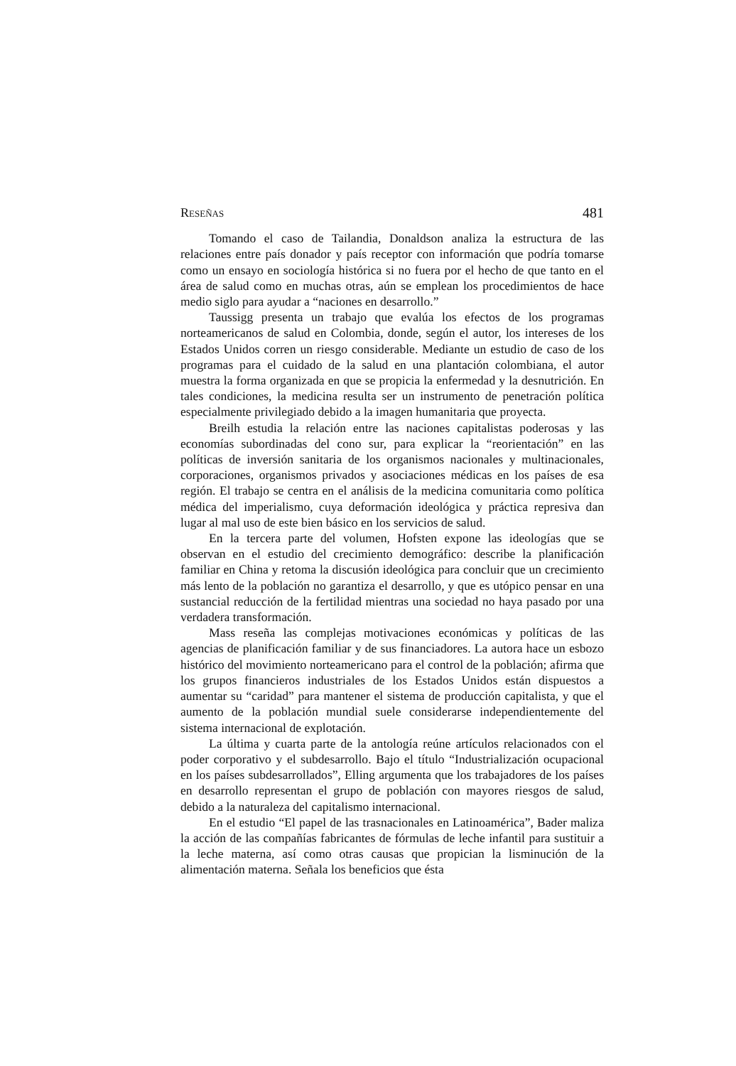RESEÑAS 481
Tomando el caso de Tailandia, Donaldson analiza la estructura de las relaciones entre país donador y país receptor con información que podría tomarse como un ensayo en sociología histórica si no fuera por el hecho de que tanto en el área de salud como en muchas otras, aún se emplean los procedimientos de hace medio siglo para ayudar a “naciones en desarrollo.”
Taussigg presenta un trabajo que evalúa los efectos de los programas norteamericanos de salud en Colombia, donde, según el autor, los intereses de los Estados Unidos corren un riesgo considerable. Mediante un estudio de caso de los programas para el cuidado de la salud en una plantación colombiana, el autor muestra la forma organizada en que se propicia la enfermedad y la desnutrición. En tales condiciones, la medicina resulta ser un instrumento de penetración política especialmente privilegiado debido a la imagen humanitaria que proyecta.
Breilh estudia la relación entre las naciones capitalistas poderosas y las economías subordinadas del cono sur, para explicar la “reorientación” en las políticas de inversión sanitaria de los organismos nacionales y multinacionales, corporaciones, organismos privados y asociaciones médicas en los países de esa región. El trabajo se centra en el análisis de la medicina comunitaria como política médica del imperialismo, cuya deformación ideológica y práctica represiva dan lugar al mal uso de este bien básico en los servicios de salud.
En la tercera parte del volumen, Hofsten expone las ideologías que se observan en el estudio del crecimiento demográfico: describe la planificación familiar en China y retoma la discusión ideológica para concluir que un crecimiento más lento de la población no garantiza el desarrollo, y que es utópico pensar en una sustancial reducción de la fertilidad mientras una sociedad no haya pasado por una verdadera transformación.
Mass reseña las complejas motivaciones económicas y políticas de las agencias de planificación familiar y de sus financiadores. La autora hace un esbozo histórico del movimiento norteamericano para el control de la población; afirma que los grupos financieros industriales de los Estados Unidos están dispuestos a aumentar su “caridad” para mantener el sistema de producción capitalista, y que el aumento de la población mundial suele considerarse independientemente del sistema internacional de explotación.
La última y cuarta parte de la antología reúne artículos relacionados con el poder corporativo y el subdesarrollo. Bajo el título “Industrialización ocupacional en los países subdesarrollados”, Elling argumenta que los trabajadores de los países en desarrollo representan el grupo de población con mayores riesgos de salud, debido a la naturaleza del capitalismo internacional.
En el estudio “El papel de las trasnacionales en Latinoamérica”, Bader maliza la acción de las compañías fabricantes de fórmulas de leche infantil para sustituir a la leche materna, así como otras causas que propician la lisminución de la alimentación materna. Señala los beneficios que ésta